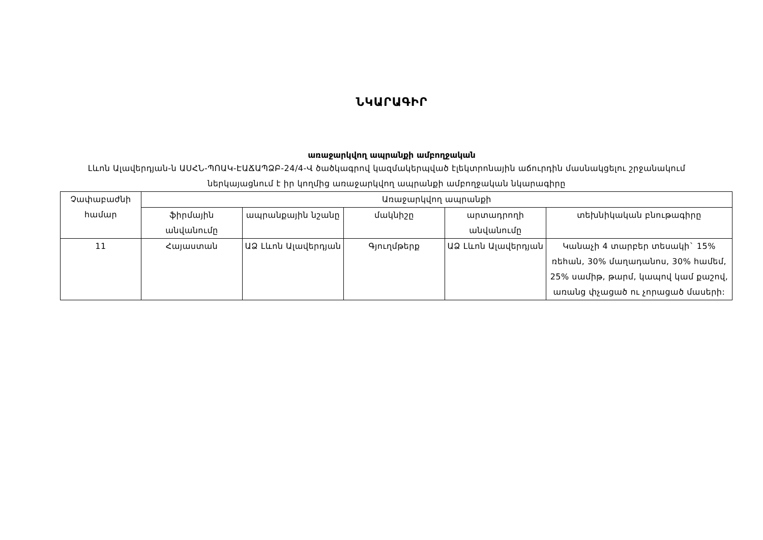ՆԿԱՐԱԳԻՐ
առաջարկվող ապրանքի ամբողջական
Լևոն Ալավերդյան-ն ԱՍՀՆ-ՊՈԱԿ-ԷԱՃԱՊՁԲ-24/4-Վ ծածկագրով կազմակերպված էլեկտրոնային աճուրդին մասնակցելու շրջանակում ներկայացնում է իր կողմից առաջարկվող ապրանքի ամբողջական նկարագիրը
| Չափաբաժնի համար | Առաջարկվող ապրանքի | | | | |
| --- | --- | --- | --- | --- | --- |
| | ֆիրմային անվանումը | ապրանքային նշանը | մակնիշը | արտադրողի անվանումը | տեխնիկական բնութագիրը |
| 11 | Հայաստան | ԱՁ Լևոն Ալավերդյան | Գյուղմթերք | ԱՁ Լևոն Ալավերդյան | Կանաչի 4 տարբեր տեսակի` 15% ռեհան, 30% մաղադանոս, 30% համեմ, 25% սամիթ, թարմ, կապով կամ քաշով, առանց փչացած ու չորացած մասերի: |